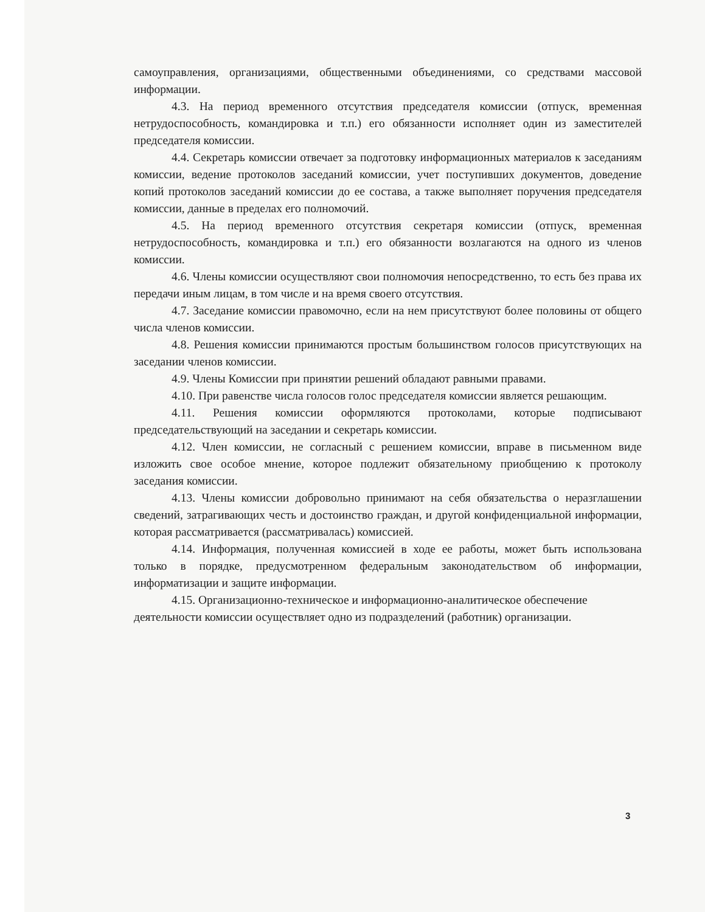самоуправления, организациями, общественными объединениями, со средствами массовой информации.
4.3. На период временного отсутствия председателя комиссии (отпуск, временная нетрудоспособность, командировка и т.п.) его обязанности исполняет один из заместителей председателя комиссии.
4.4. Секретарь комиссии отвечает за подготовку информационных материалов к заседаниям комиссии, ведение протоколов заседаний комиссии, учет поступивших документов, доведение копий протоколов заседаний комиссии до ее состава, а также выполняет поручения председателя комиссии, данные в пределах его полномочий.
4.5. На период временного отсутствия секретаря комиссии (отпуск, временная нетрудоспособность, командировка и т.п.) его обязанности возлагаются на одного из членов комиссии.
4.6. Члены комиссии осуществляют свои полномочия непосредственно, то есть без права их передачи иным лицам, в том числе и на время своего отсутствия.
4.7. Заседание комиссии правомочно, если на нем присутствуют более половины от общего числа членов комиссии.
4.8. Решения комиссии принимаются простым большинством голосов присутствующих на заседании членов комиссии.
4.9. Члены Комиссии при принятии решений обладают равными правами.
4.10. При равенстве числа голосов голос председателя комиссии является решающим.
4.11. Решения комиссии оформляются протоколами, которые подписывают председательствующий на заседании и секретарь комиссии.
4.12. Член комиссии, не согласный с решением комиссии, вправе в письменном виде изложить свое особое мнение, которое подлежит обязательному приобщению к протоколу заседания комиссии.
4.13. Члены комиссии добровольно принимают на себя обязательства о неразглашении сведений, затрагивающих честь и достоинство граждан, и другой конфиденциальной информации, которая рассматривается (рассматривалась) комиссией.
4.14. Информация, полученная комиссией в ходе ее работы, может быть использована только в порядке, предусмотренном федеральным законодательством об информации, информатизации и защите информации.
4.15. Организационно-техническое и информационно-аналитическое обеспечение деятельности комиссии осуществляет одно из подразделений (работник) организации.
3